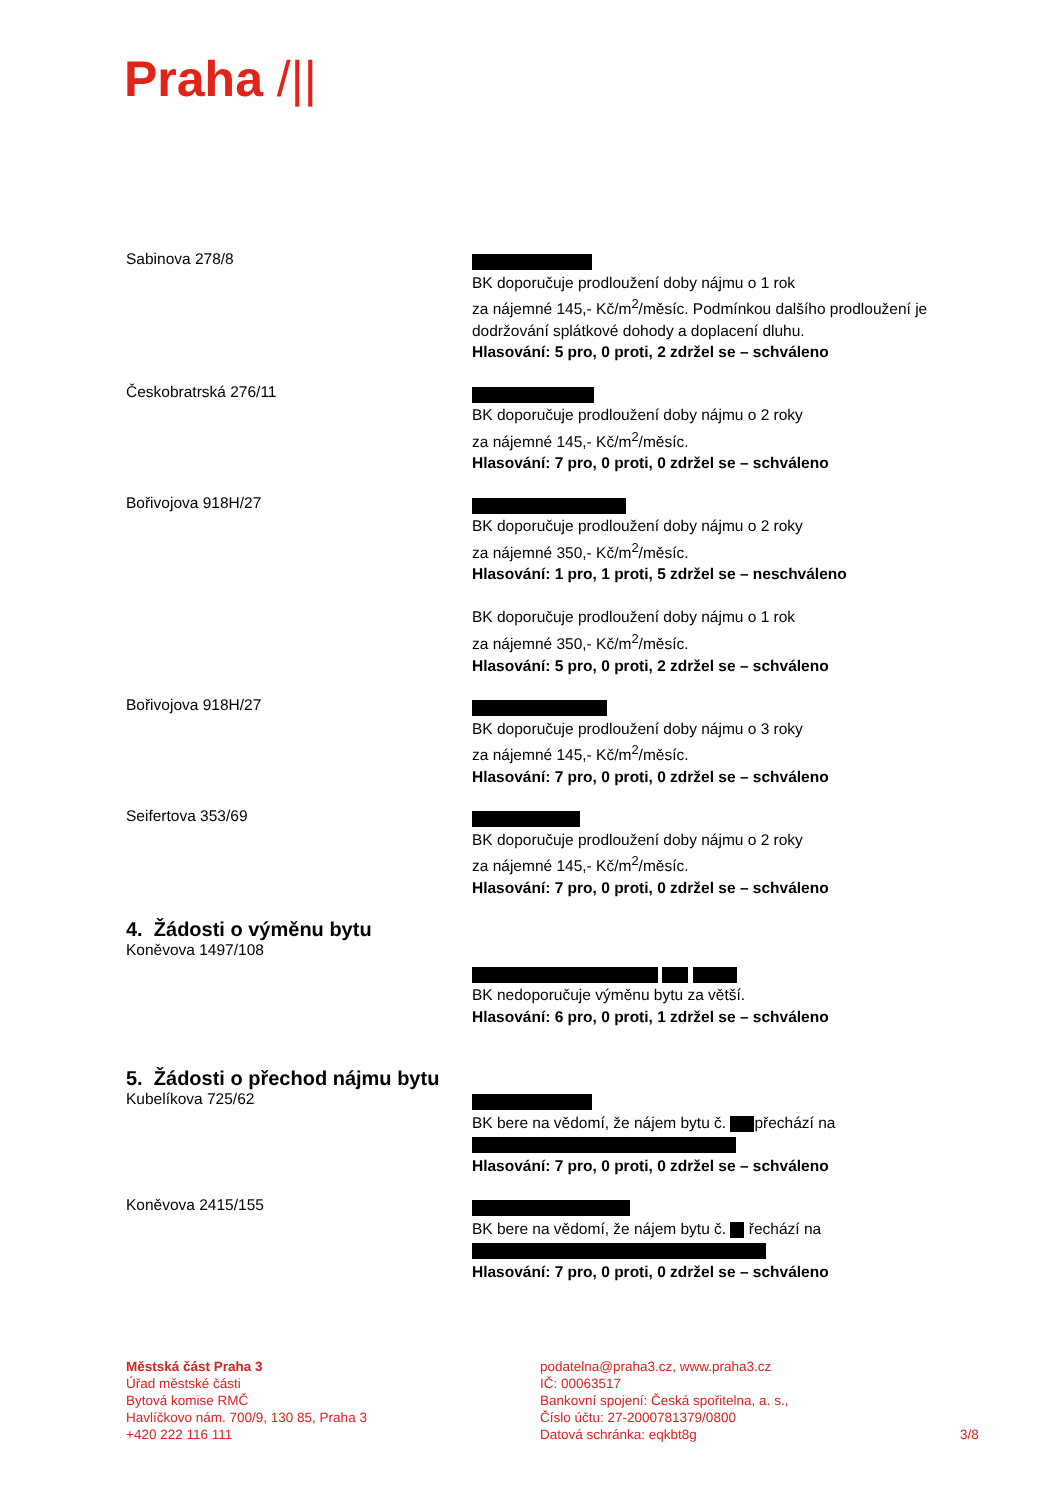Praha /||
Sabinova 278/8
BK doporučuje prodloužení doby nájmu o 1 rok
za nájemné 145,- Kč/m<sup>2</sup>/měsíc. Podmínkou dalšího prodloužení je dodržování splátkové dohody a doplacení dluhu.
Hlasování: 5 pro, 0 proti, 2 zdržel se – schváleno
Českobratrská 276/11
BK doporučuje prodloužení doby nájmu o 2 roky
za nájemné 145,- Kč/m<sup>2</sup>/měsíc.
Hlasování: 7 pro, 0 proti, 0 zdržel se – schváleno
Bořivojova 918H/27
BK doporučuje prodloužení doby nájmu o 2 roky
za nájemné 350,- Kč/m<sup>2</sup>/měsíc.
Hlasování: 1 pro, 1 proti, 5 zdržel se – neschváleno
BK doporučuje prodloužení doby nájmu o 1 rok
za nájemné 350,- Kč/m<sup>2</sup>/měsíc.
Hlasování: 5 pro, 0 proti, 2 zdržel se – schváleno
Bořivojova 918H/27
BK doporučuje prodloužení doby nájmu o 3 roky
za nájemné 145,- Kč/m<sup>2</sup>/měsíc.
Hlasování: 7 pro, 0 proti, 0 zdržel se – schváleno
Seifertova 353/69
BK doporučuje prodloužení doby nájmu o 2 roky
za nájemné 145,- Kč/m<sup>2</sup>/měsíc.
Hlasování: 7 pro, 0 proti, 0 zdržel se – schváleno
4. Žádosti o výměnu bytu
Koněvova 1497/108
BK nedoporučuje výměnu bytu za větší.
Hlasování: 6 pro, 0 proti, 1 zdržel se – schváleno
5. Žádosti o přechod nájmu bytu
Kubelíkova 725/62
BK bere na vědomí, že nájem bytu č. přechází na
Hlasování: 7 pro, 0 proti, 0 zdržel se – schváleno
Koněvova 2415/155
BK bere na vědomí, že nájem bytu č. řechází na
Hlasování: 7 pro, 0 proti, 0 zdržel se – schváleno
Městská část Praha 3
Úřad městské části
Bytová komise RMČ
Havlíčkovo nám. 700/9, 130 85, Praha 3
+420 222 116 111
podatelna@praha3.cz, www.praha3.cz
IČ: 00063517
Bankovní spojení: Česká spořitelna, a. s.,
Číslo účtu: 27-2000781379/0800
Datová schránka: eqkbt8g
3/8